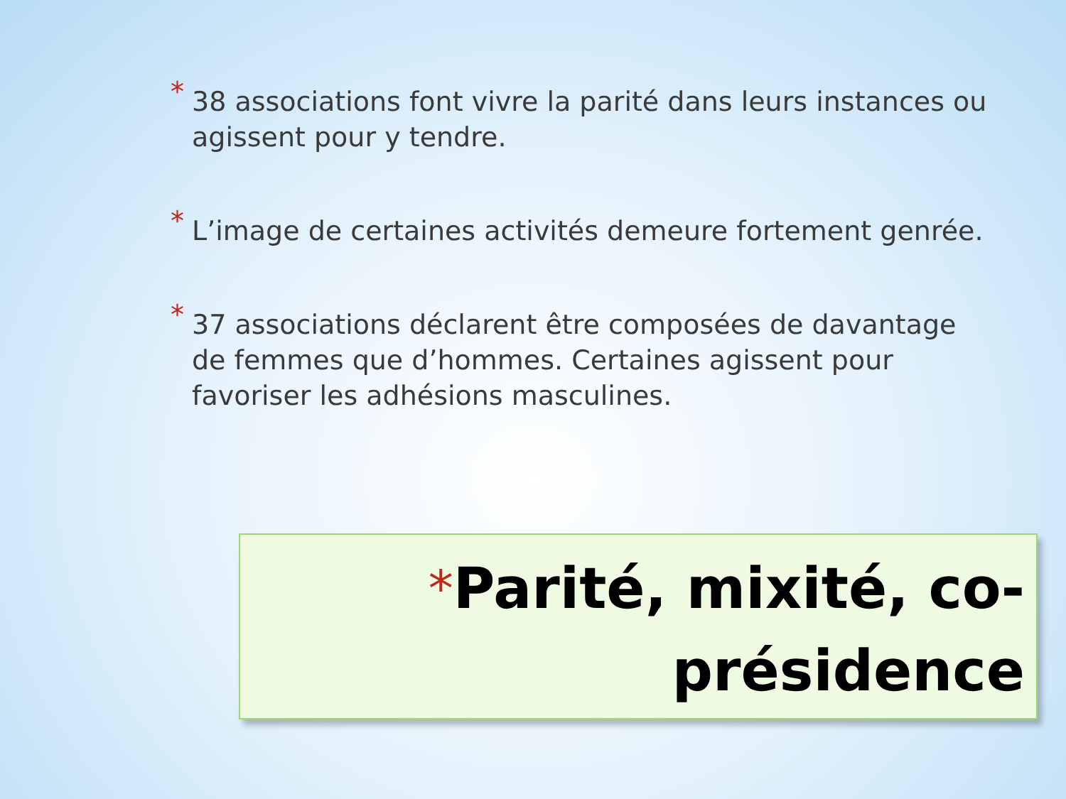* 38 associations font vivre la parité dans leurs instances ou agissent pour y tendre.
* L’image de certaines activités demeure fortement genrée.
* 37 associations déclarent être composées de davantage de femmes que d’hommes. Certaines agissent pour favoriser les adhésions masculines.
*Parité, mixité, co-
présidence